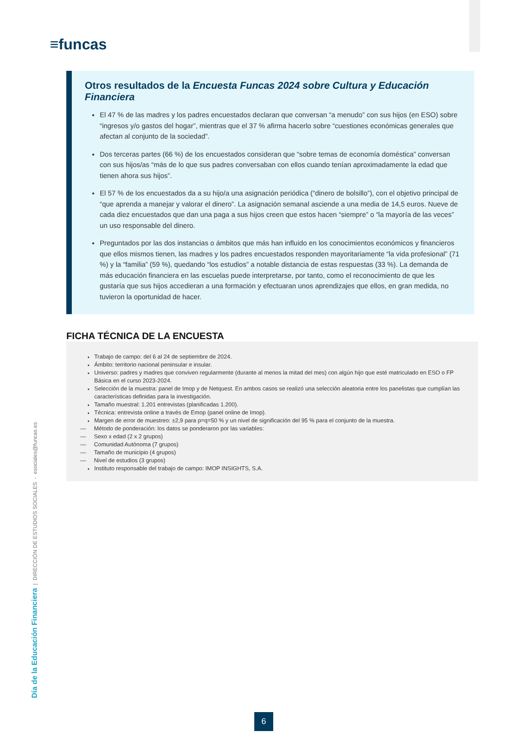≡funcas
Otros resultados de la Encuesta Funcas 2024 sobre Cultura y Educación Financiera
El 47 % de las madres y los padres encuestados declaran que conversan “a menudo” con sus hijos (en ESO) sobre “ingresos y/o gastos del hogar”, mientras que el 37 % afirma hacerlo sobre “cuestiones económicas generales que afectan al conjunto de la sociedad”.
Dos terceras partes (66 %) de los encuestados consideran que “sobre temas de economía doméstica” conversan con sus hijos/as “más de lo que sus padres conversaban con ellos cuando tenían aproximadamente la edad que tienen ahora sus hijos”.
El 57 % de los encuestados da a su hijo/a una asignación periódica (“dinero de bolsillo”), con el objetivo principal de “que aprenda a manejar y valorar el dinero”. La asignación semanal asciende a una media de 14,5 euros. Nueve de cada diez encuestados que dan una paga a sus hijos creen que estos hacen “siempre” o “la mayoría de las veces” un uso responsable del dinero.
Preguntados por las dos instancias o ámbitos que más han influido en los conocimientos económicos y financieros que ellos mismos tienen, las madres y los padres encuestados responden mayoritariamente “la vida profesional” (71 %) y la “familia” (59 %), quedando “los estudios” a notable distancia de estas respuestas (33 %). La demanda de más educación financiera en las escuelas puede interpretarse, por tanto, como el reconocimiento de que les gustaría que sus hijos accedieran a una formación y efectuaran unos aprendizajes que ellos, en gran medida, no tuvieron la oportunidad de hacer.
FICHA TÉCNICA DE LA ENCUESTA
Trabajo de campo: del 6 al 24 de septiembre de 2024.
Ámbito: territorio nacional peninsular e insular.
Universo: padres y madres que conviven regularmente (durante al menos la mitad del mes) con algún hijo que esté matriculado en ESO o FP Básica en el curso 2023-2024.
Selección de la muestra: panel de Imop y de Netquest. En ambos casos se realizó una selección aleatoria entre los panelistas que cumplían las características definidas para la investigación.
Tamaño muestral: 1.201 entrevistas (planificadas 1.200).
Técnica: entrevista online a través de Emop (panel online de Imop).
Margen de error de muestreo: ±2,9 para p=q=50 % y un nivel de significación del 95 % para el conjunto de la muestra.
— Método de ponderación: los datos se ponderaron por las variables:
— Sexo x edad (2 x 2 grupos)
— Comunidad Autónoma (7 grupos)
— Tamaño de municipio (4 grupos)
— Nivel de estudios (3 grupos)
Instituto responsable del trabajo de campo: IMOP INSIGHTS, S.A.
Día de la Educación Financiera | DIRECCIÓN DE ESTUDIOS SOCIALES - esociales@funcas.es
6